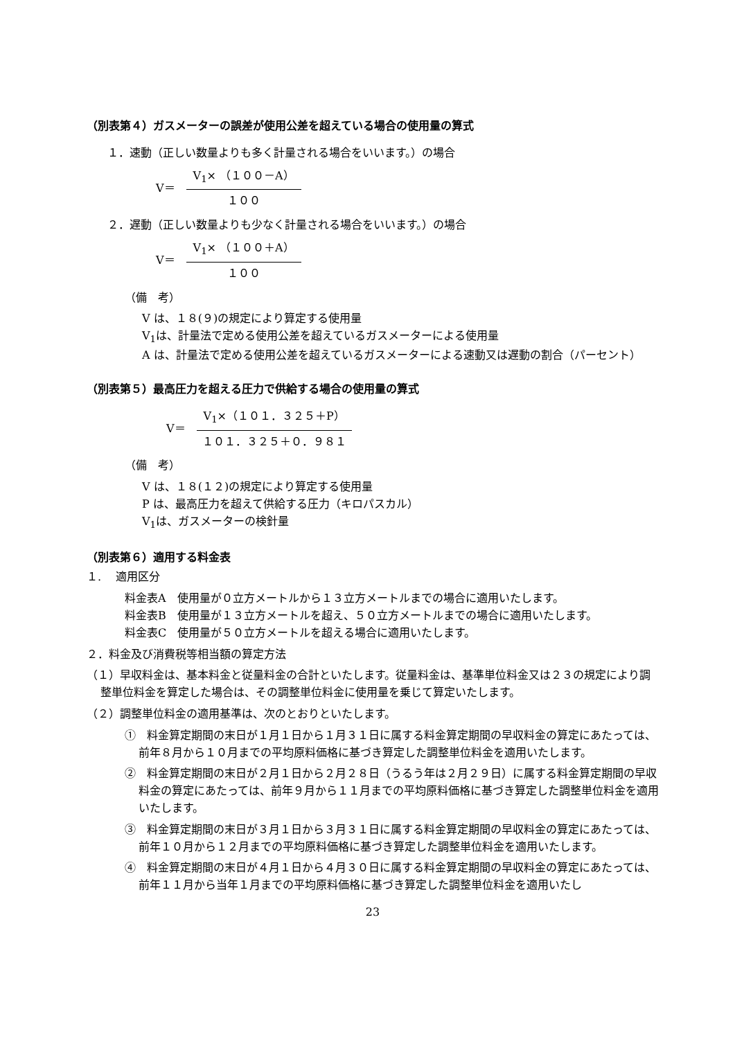（別表第４）ガスメーターの誤差が使用公差を超えている場合の使用量の算式
１．速動（正しい数量よりも多く計量される場合をいいます。）の場合
V＝
V<sub>1</sub>× （１００－A）
１００
２．遅動（正しい数量よりも少なく計量される場合をいいます。）の場合
V＝
V<sub>1</sub>× （１００＋A）
１００
（備　考）
V は、１８(９)の規定により算定する使用量
V<sub>1</sub>は、計量法で定める使用公差を超えているガスメーターによる使用量
A は、計量法で定める使用公差を超えているガスメーターによる速動又は遅動の割合（パーセント）
（別表第５）最高圧力を超える圧力で供給する場合の使用量の算式
V＝
V<sub>1</sub>×（１０１．３２５＋P）
１０１．３２５＋０．９８１
（備　考）
V は、１８(１２)の規定により算定する使用量
P は、最高圧力を超えて供給する圧力（キロパスカル）
V<sub>1</sub>は、ガスメーターの検針量
（別表第６）適用する料金表
１.　 適用区分
料金表A　使用量が０立方メートルから１３立方メートルまでの場合に適用いたします。
料金表B　使用量が１３立方メートルを超え、５０立方メートルまでの場合に適用いたします。
料金表C　使用量が５０立方メートルを超える場合に適用いたします。
２．料金及び消費税等相当額の算定方法
（１）早収料金は、基本料金と従量料金の合計といたします。従量料金は、基準単位料金又は２３の規定により調整単位料金を算定した場合は、その調整単位料金に使用量を乗じて算定いたします。
（２）調整単位料金の適用基準は、次のとおりといたします。
①　料金算定期間の末日が１月１日から１月３１日に属する料金算定期間の早収料金の算定にあたっては、前年８月から１０月までの平均原料価格に基づき算定した調整単位料金を適用いたします。
②　料金算定期間の末日が２月１日から２月２８日（うるう年は２月２９日）に属する料金算定期間の早収料金の算定にあたっては、前年９月から１１月までの平均原料価格に基づき算定した調整単位料金を適用いたします。
③　料金算定期間の末日が３月１日から３月３１日に属する料金算定期間の早収料金の算定にあたっては、前年１０月から１２月までの平均原料価格に基づき算定した調整単位料金を適用いたします。
④　料金算定期間の末日が４月１日から４月３０日に属する料金算定期間の早収料金の算定にあたっては、前年１１月から当年１月までの平均原料価格に基づき算定した調整単位料金を適用いたし
23